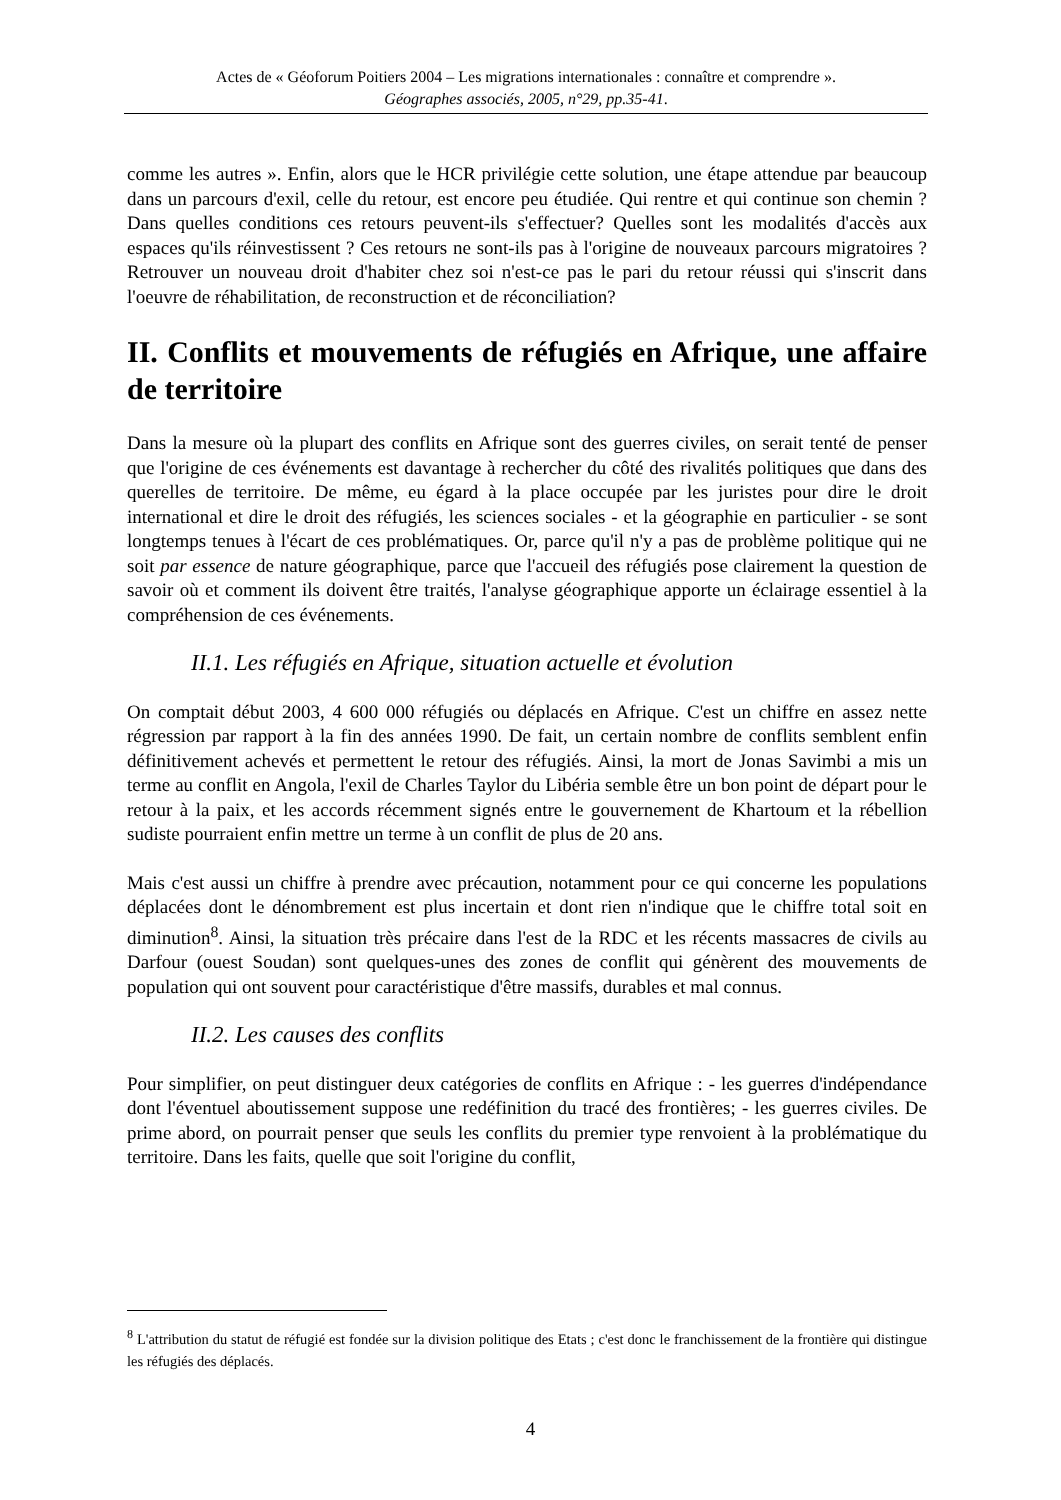Actes de « Géoforum Poitiers 2004 – Les migrations internationales : connaître et comprendre ».
Géographes associés, 2005, n°29, pp.35-41.
comme les autres ». Enfin, alors que le HCR privilégie cette solution, une étape attendue par beaucoup dans un parcours d'exil, celle du retour, est encore peu étudiée. Qui rentre et qui continue son chemin ? Dans quelles conditions ces retours peuvent-ils s'effectuer? Quelles sont les modalités d'accès aux espaces qu'ils réinvestissent ? Ces retours ne sont-ils pas à l'origine de nouveaux parcours migratoires ? Retrouver un nouveau droit d'habiter chez soi n'est-ce pas le pari du retour réussi qui s'inscrit dans l'oeuvre de réhabilitation, de reconstruction et de réconciliation?
II. Conflits et mouvements de réfugiés en Afrique, une affaire de territoire
Dans la mesure où la plupart des conflits en Afrique sont des guerres civiles, on serait tenté de penser que l'origine de ces événements est davantage à rechercher du côté des rivalités politiques que dans des querelles de territoire. De même, eu égard à la place occupée par les juristes pour dire le droit international et dire le droit des réfugiés, les sciences sociales - et la géographie en particulier - se sont longtemps tenues à l'écart de ces problématiques. Or, parce qu'il n'y a pas de problème politique qui ne soit par essence de nature géographique, parce que l'accueil des réfugiés pose clairement la question de savoir où et comment ils doivent être traités, l'analyse géographique apporte un éclairage essentiel à la compréhension de ces événements.
II.1. Les réfugiés en Afrique, situation actuelle et évolution
On comptait début 2003, 4 600 000 réfugiés ou déplacés en Afrique. C'est un chiffre en assez nette régression par rapport à la fin des années 1990. De fait, un certain nombre de conflits semblent enfin définitivement achevés et permettent le retour des réfugiés. Ainsi, la mort de Jonas Savimbi a mis un terme au conflit en Angola, l'exil de Charles Taylor du Libéria semble être un bon point de départ pour le retour à la paix, et les accords récemment signés entre le gouvernement de Khartoum et la rébellion sudiste pourraient enfin mettre un terme à un conflit de plus de 20 ans.
Mais c'est aussi un chiffre à prendre avec précaution, notamment pour ce qui concerne les populations déplacées dont le dénombrement est plus incertain et dont rien n'indique que le chiffre total soit en diminution<sup>8</sup>. Ainsi, la situation très précaire dans l'est de la RDC et les récents massacres de civils au Darfour (ouest Soudan) sont quelques-unes des zones de conflit qui génèrent des mouvements de population qui ont souvent pour caractéristique d'être massifs, durables et mal connus.
II.2. Les causes des conflits
Pour simplifier, on peut distinguer deux catégories de conflits en Afrique : - les guerres d'indépendance dont l'éventuel aboutissement suppose une redéfinition du tracé des frontières; - les guerres civiles. De prime abord, on pourrait penser que seuls les conflits du premier type renvoient à la problématique du territoire. Dans les faits, quelle que soit l'origine du conflit,
<sup>8</sup> L'attribution du statut de réfugié est fondée sur la division politique des Etats ; c'est donc le franchissement de la frontière qui distingue les réfugiés des déplacés.
4